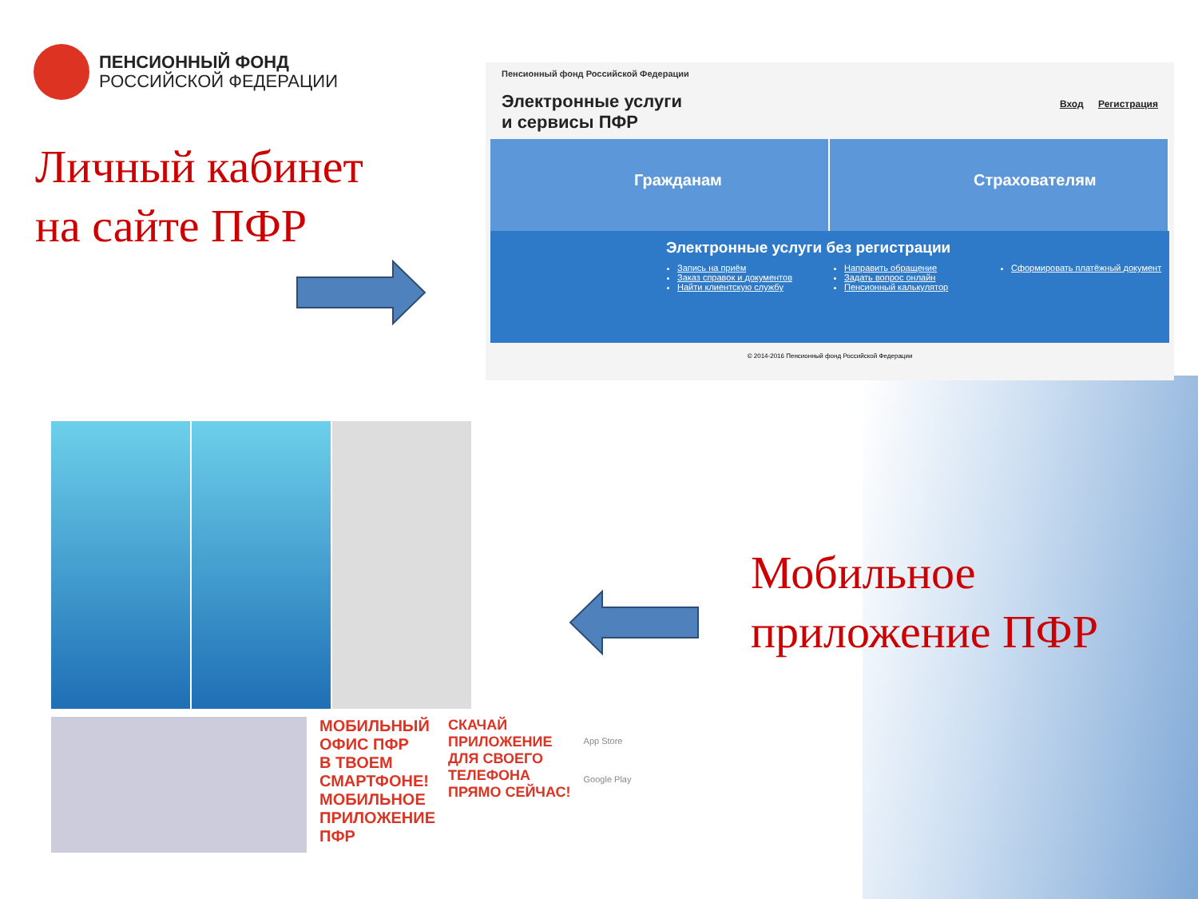ПЕНСИОННЫЙ ФОНД
РОССИЙСКОЙ ФЕДЕРАЦИИ
Личный кабинет
на сайте ПФР
Пенсионный фонд Российской Федерации
Электронные услуги
и сервисы ПФР
Вход Регистрация
Гражданам Страхователям
Электронные услуги без регистрации
Запись на приём
Заказ справок и документов
Найти клиентскую службу
Направить обращение
Задать вопрос онлайн
Пенсионный калькулятор
Сформировать платёжный документ
© 2014-2016 Пенсионный фонд Российской Федерации
МОБИЛЬНЫЙ
ОФИС ПФР
В ТВОЕМ
СМАРТФОНЕ!
МОБИЛЬНОЕ
ПРИЛОЖЕНИЕ
ПФР
СКАЧАЙ
ПРИЛОЖЕНИЕ
ДЛЯ СВОЕГО
ТЕЛЕФОНА
ПРЯМО СЕЙЧАС!
App Store
Google Play
Мобильное
приложение ПФР